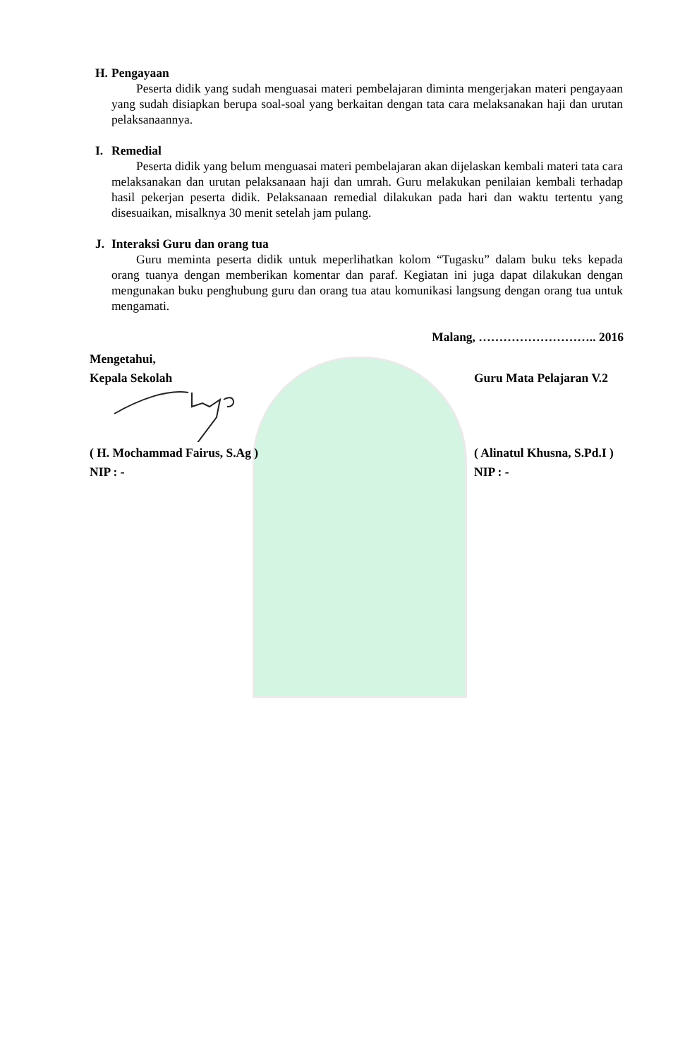H. Pengayaan
Peserta didik yang sudah menguasai materi pembelajaran diminta mengerjakan materi pengayaan yang sudah disiapkan berupa soal-soal yang berkaitan dengan tata cara melaksanakan haji dan urutan pelaksanaannya.
I. Remedial
Peserta didik yang belum menguasai materi pembelajaran akan dijelaskan kembali materi tata cara melaksanakan dan urutan pelaksanaan haji dan umrah. Guru melakukan penilaian kembali terhadap hasil pekerjan peserta didik. Pelaksanaan remedial dilakukan pada hari dan waktu tertentu yang disesuaikan, misalknya 30 menit setelah jam pulang.
J. Interaksi Guru dan orang tua
Guru meminta peserta didik untuk meperlihatkan kolom “Tugasku” dalam buku teks kepada orang tuanya dengan memberikan komentar dan paraf. Kegiatan ini juga dapat dilakukan dengan mengunakan buku penghubung guru dan orang tua atau komunikasi langsung dengan orang tua untuk mengamati.
Malang, ……………………….. 2016
Mengetahui,
Kepala Sekolah Guru Mata Pelajaran V.2
( H. Mochammad Fairus, S.Ag ) ( Alinatul Khusna, S.Pd.I )
NIP : - NIP : -